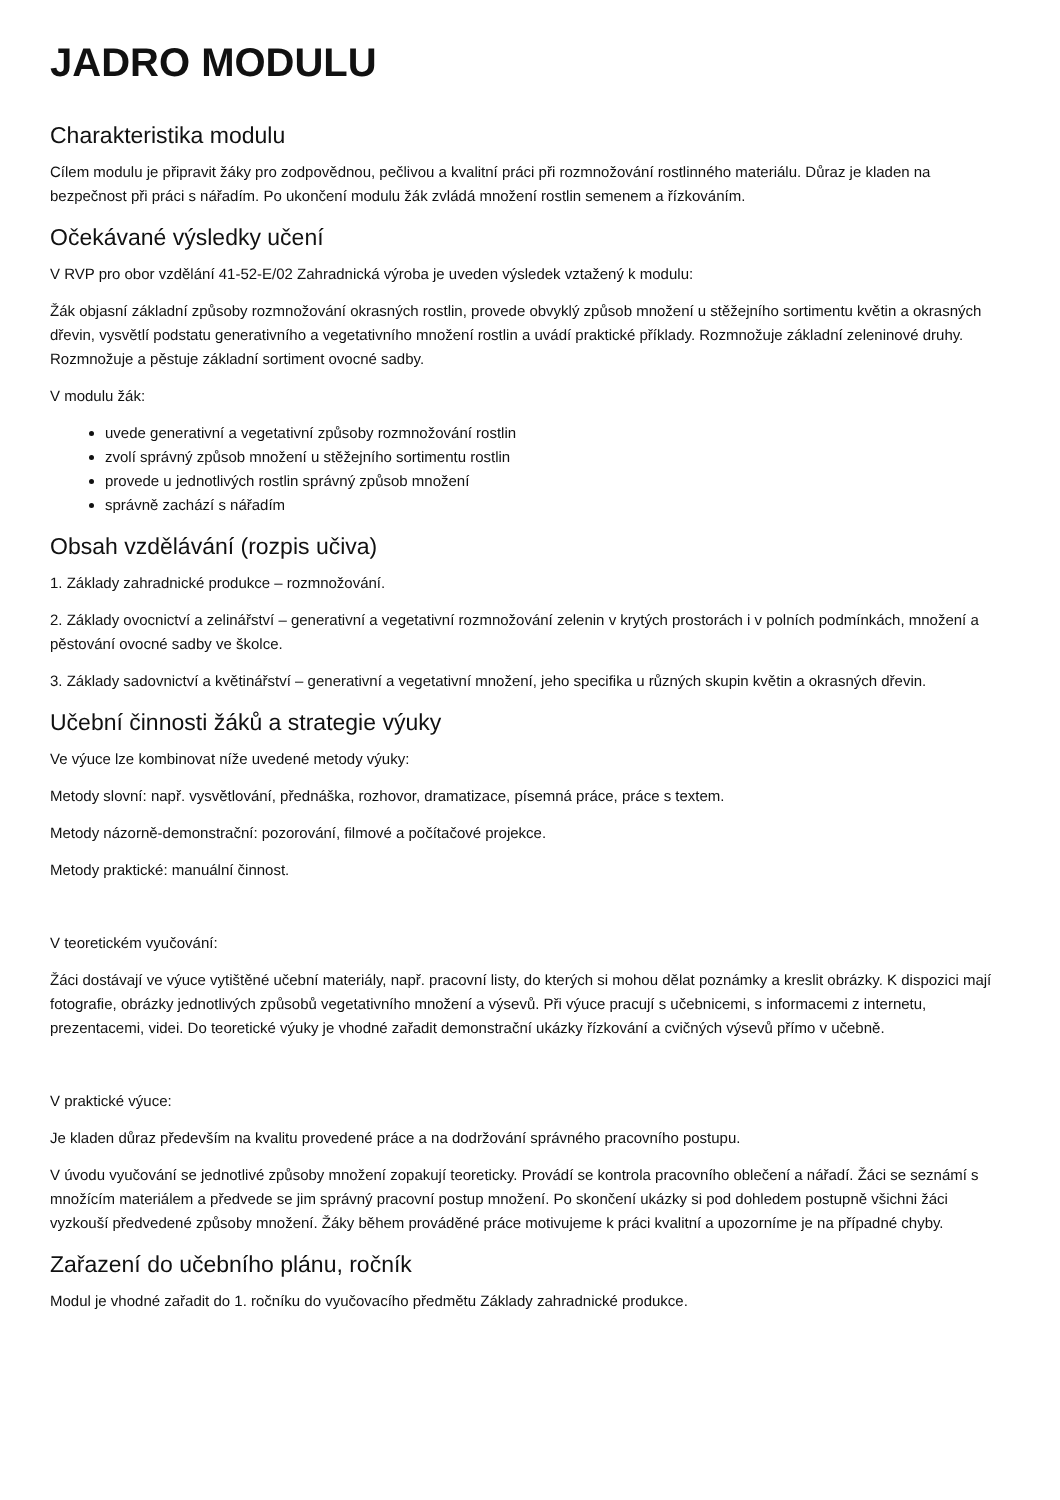JADRO MODULU
Charakteristika modulu
Cílem modulu je připravit žáky pro zodpovědnou, pečlivou a kvalitní práci při rozmnožování rostlinného materiálu. Důraz je kladen na bezpečnost při práci s nářadím. Po ukončení modulu žák zvládá množení rostlin semenem a řízkováním.
Očekávané výsledky učení
V RVP pro obor vzdělání 41-52-E/02 Zahradnická výroba je uveden výsledek vztažený k modulu:
Žák objasní základní způsoby rozmnožování okrasných rostlin, provede obvyklý způsob množení u stěžejního sortimentu květin a okrasných dřevin, vysvětlí podstatu generativního a vegetativního množení rostlin a uvádí praktické příklady. Rozmnožuje základní zeleninové druhy. Rozmnožuje a pěstuje základní sortiment ovocné sadby.
V modulu žák:
uvede generativní a vegetativní způsoby rozmnožování rostlin
zvolí správný způsob množení u stěžejního sortimentu rostlin
provede u jednotlivých rostlin správný způsob množení
správně zachází s nářadím
Obsah vzdělávání (rozpis učiva)
1. Základy zahradnické produkce – rozmnožování.
2. Základy ovocnictví a zelinářství – generativní a vegetativní rozmnožování zelenin v krytých prostorách i v polních podmínkách, množení a pěstování ovocné sadby ve školce.
3. Základy sadovnictví a květinářství – generativní a vegetativní množení, jeho specifika u různých skupin květin a okrasných dřevin.
Učební činnosti žáků a strategie výuky
Ve výuce lze kombinovat níže uvedené metody výuky:
Metody slovní: např. vysvětlování, přednáška, rozhovor, dramatizace, písemná práce, práce s textem.
Metody názorně-demonstrační: pozorování, filmové a počítačové projekce.
Metody praktické: manuální činnost.
V teoretickém vyučování:
Žáci dostávají ve výuce vytištěné učební materiály, např. pracovní listy, do kterých si mohou dělat poznámky a kreslit obrázky. K dispozici mají fotografie, obrázky jednotlivých způsobů vegetativního množení a výsevů. Při výuce pracují s učebnicemi, s informacemi z internetu, prezentacemi, videi. Do teoretické výuky je vhodné zařadit demonstrační ukázky řízkování a cvičných výsevů přímo v učebně.
V praktické výuce:
Je kladen důraz především na kvalitu provedené práce a na dodržování správného pracovního postupu.
V úvodu vyučování se jednotlivé způsoby množení zopakují teoreticky. Provádí se kontrola pracovního oblečení a nářadí. Žáci se seznámí s množícím materiálem a předvede se jim správný pracovní postup množení. Po skončení ukázky si pod dohledem postupně všichni žáci vyzkouší předvedené způsoby množení. Žáky během prováděné práce motivujeme k práci kvalitní a upozorníme je na případné chyby.
Zařazení do učebního plánu, ročník
Modul je vhodné zařadit do 1. ročníku do vyučovacího předmětu Základy zahradnické produkce.